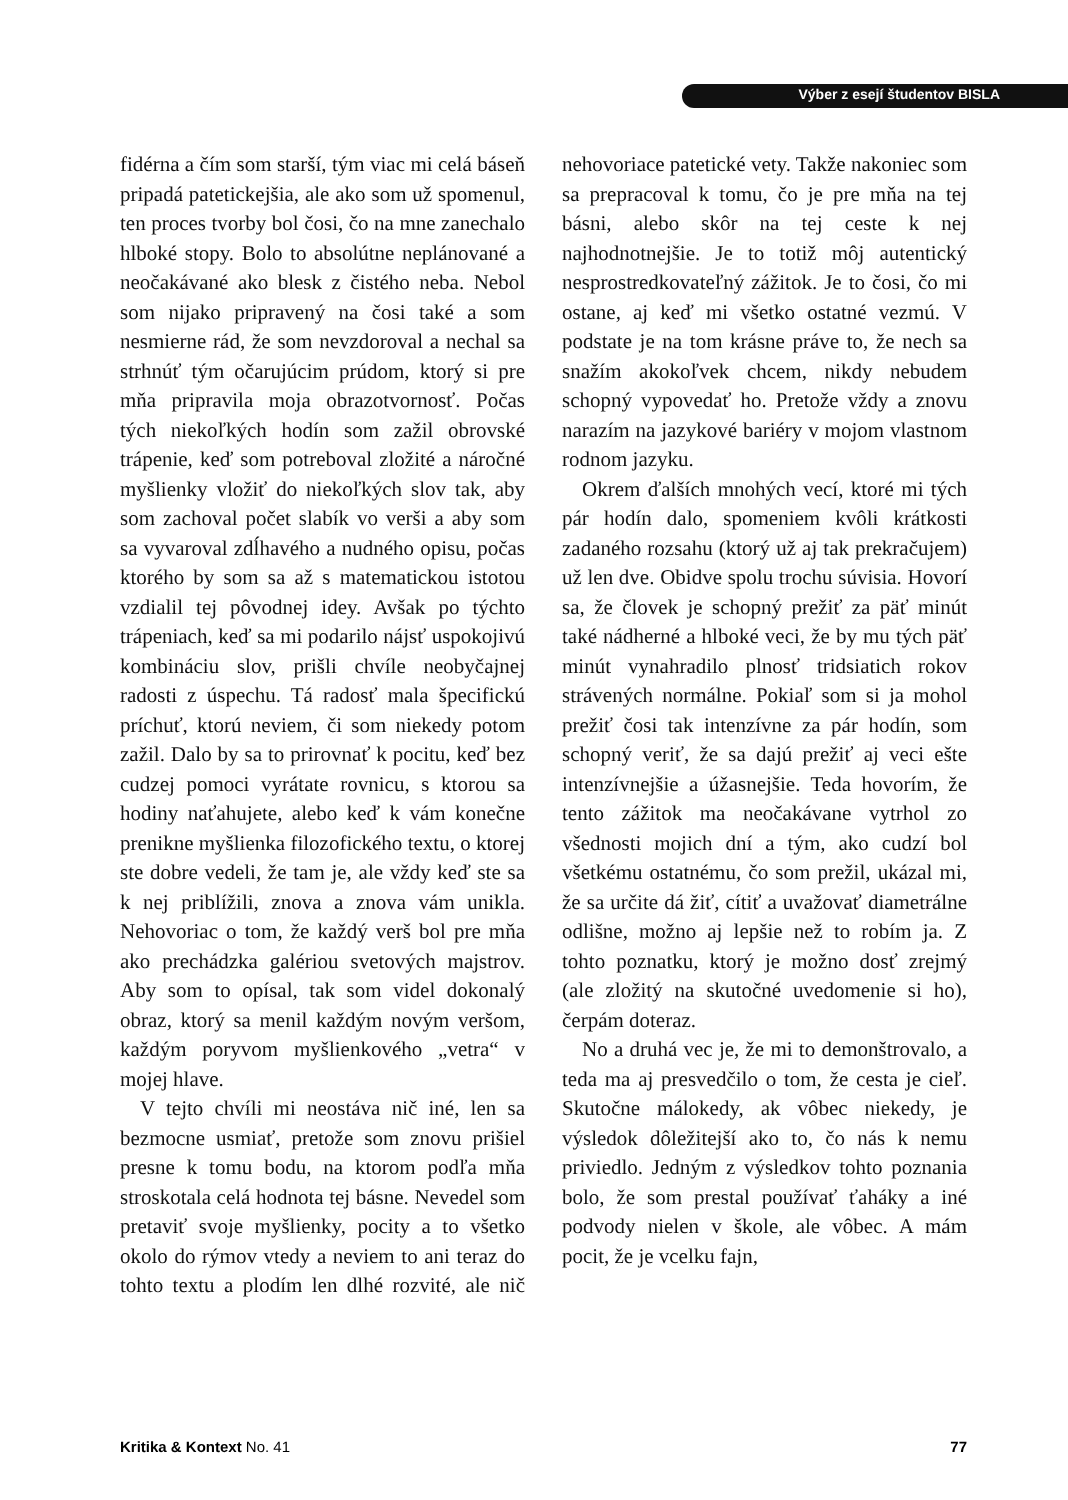Výber z esejí študentov BISLA
fidérna a čím som starší, tým viac mi celá báseň pripadá patetickejšia, ale ako som už spomenul, ten proces tvorby bol čosi, čo na mne zanechalo hlboké stopy. Bolo to absolútne neplánované a neočakávané ako blesk z čistého neba. Nebol som nijako pripravený na čosi také a som nesmierne rád, že som nevzdoroval a nechal sa strhnúť tým očarujúcim prúdom, ktorý si pre mňa pripravila moja obrazotvornosť. Počas tých niekoľkých hodín som zažil obrovské trápenie, keď som potreboval zložité a náročné myšlienky vložiť do niekoľkých slov tak, aby som zachoval počet slabík vo verši a aby som sa vyvaroval zdĺhavého a nudného opisu, počas ktorého by som sa až s matematickou istotou vzdialil tej pôvodnej idey. Avšak po týchto trápeniach, keď sa mi podarilo nájsť uspokojivú kombináciu slov, prišli chvíle neobyčajnej radosti z úspechu. Tá radosť mala špecifickú príchuť, ktorú neviem, či som niekedy potom zažil. Dalo by sa to prirovnať k pocitu, keď bez cudzej pomoci vyrátate rovnicu, s ktorou sa hodiny naťahujete, alebo keď k vám konečne prenikne myšlienka filozofického textu, o ktorej ste dobre vedeli, že tam je, ale vždy keď ste sa k nej priblížili, znova a znova vám unikla. Nehovoriac o tom, že každý verš bol pre mňa ako prechádzka galériou svetových majstrov. Aby som to opísal, tak som videl dokonalý obraz, ktorý sa menil každým novým veršom, každým poryvom myšlienkového „vetra“ v mojej hlave.
V tejto chvíli mi neostáva nič iné, len sa bezmocne usmiať, pretože som znovu prišiel presne k tomu bodu, na ktorom podľa mňa stroskotala celá hodnota tej básne. Nevedel som pretaviť svoje myšlienky, pocity a to všetko okolo do rýmov vtedy a neviem to ani teraz do tohto textu a plodím len dlhé rozvité, ale nič nehovoriace patetické vety. Takže nakoniec som sa prepracoval k tomu, čo je pre mňa na tej básni, alebo skôr na tej ceste k nej najhodnotnejšie. Je to totiž môj autentický nesprostredkovateľný zážitok. Je to čosi, čo mi ostane, aj keď mi všetko ostatné vezmú. V podstate je na tom krásne práve to, že nech sa snažím akokoľvek chcem, nikdy nebudem schopný vypovedať ho. Pretože vždy a znovu narazím na jazykové bariéry v mojom vlastnom rodnom jazyku.
Okrem ďalších mnohých vecí, ktoré mi tých pár hodín dalo, spomeniem kvôli krátkosti zadaného rozsahu (ktorý už aj tak prekračujem) už len dve. Obidve spolu trochu súvisia. Hovorí sa, že človek je schopný prežiť za päť minút také nádherné a hlboké veci, že by mu tých päť minút vynahradilo plnosť tridsiatich rokov strávených normálne. Pokiaľ som si ja mohol prežiť čosi tak intenzívne za pár hodín, som schopný veriť, že sa dajú prežiť aj veci ešte intenzívnejšie a úžasnejšie. Teda hovorím, že tento zážitok ma neočakávane vytrhol zo všednosti mojich dní a tým, ako cudzí bol všetkému ostatnému, čo som prežil, ukázal mi, že sa určite dá žiť, cítiť a uvažovať diametrálne odlišne, možno aj lepšie než to robím ja. Z tohto poznatku, ktorý je možno dosť zrejmý (ale zložitý na skutočné uvedomenie si ho), čerpám doteraz.
No a druhá vec je, že mi to demonštrovalo, a teda ma aj presvedčilo o tom, že cesta je cieľ. Skutočne málokedy, ak vôbec niekedy, je výsledok dôležitejší ako to, čo nás k nemu priviedlo. Jedným z výsledkov tohto poznania bolo, že som prestal používať ťaháky a iné podvody nielen v škole, ale vôbec. A mám pocit, že je vcelku fajn,
Kritika & Kontext No. 41 77